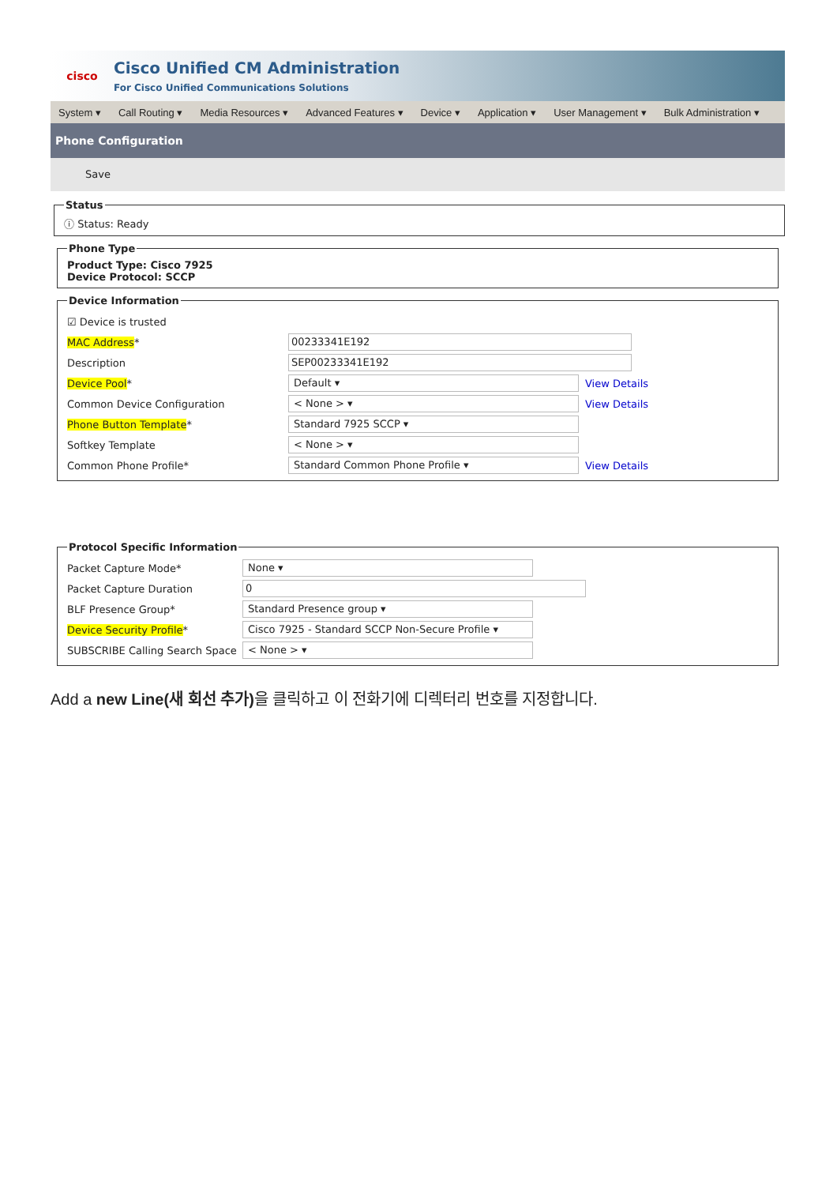cisco
Cisco Unified CM Administration
For Cisco Unified Communications Solutions
System ▾ Call Routing ▾ Media Resources ▾ Advanced Features ▾ Device ▾ Application ▾ User Management ▾ Bulk Administration ▾
Phone Configuration
Save
Statusⓘ Status: Ready Phone TypeProduct Type: Cisco 7925
Device Protocol: SCCP Device Information
☑ Device is trusted
MAC Address* 00233341E192
Description SEP00233341E192
Device Pool* Default ▾ View Details
Common Device Configuration < None > ▾ View Details
Phone Button Template* Standard 7925 SCCP ▾
Softkey Template < None > ▾
Common Phone Profile* Standard Common Phone Profile ▾ View Details
Protocol Specific Information
Packet Capture Mode* None ▾
Packet Capture Duration 0
BLF Presence Group* Standard Presence group ▾
Device Security Profile* Cisco 7925 - Standard SCCP Non-Secure Profile ▾
SUBSCRIBE Calling Search Space < None > ▾
Add a new Line(새 회선 추가) 을 클릭하고 이 전화기에 디렉터리 번호를 지정합니다.